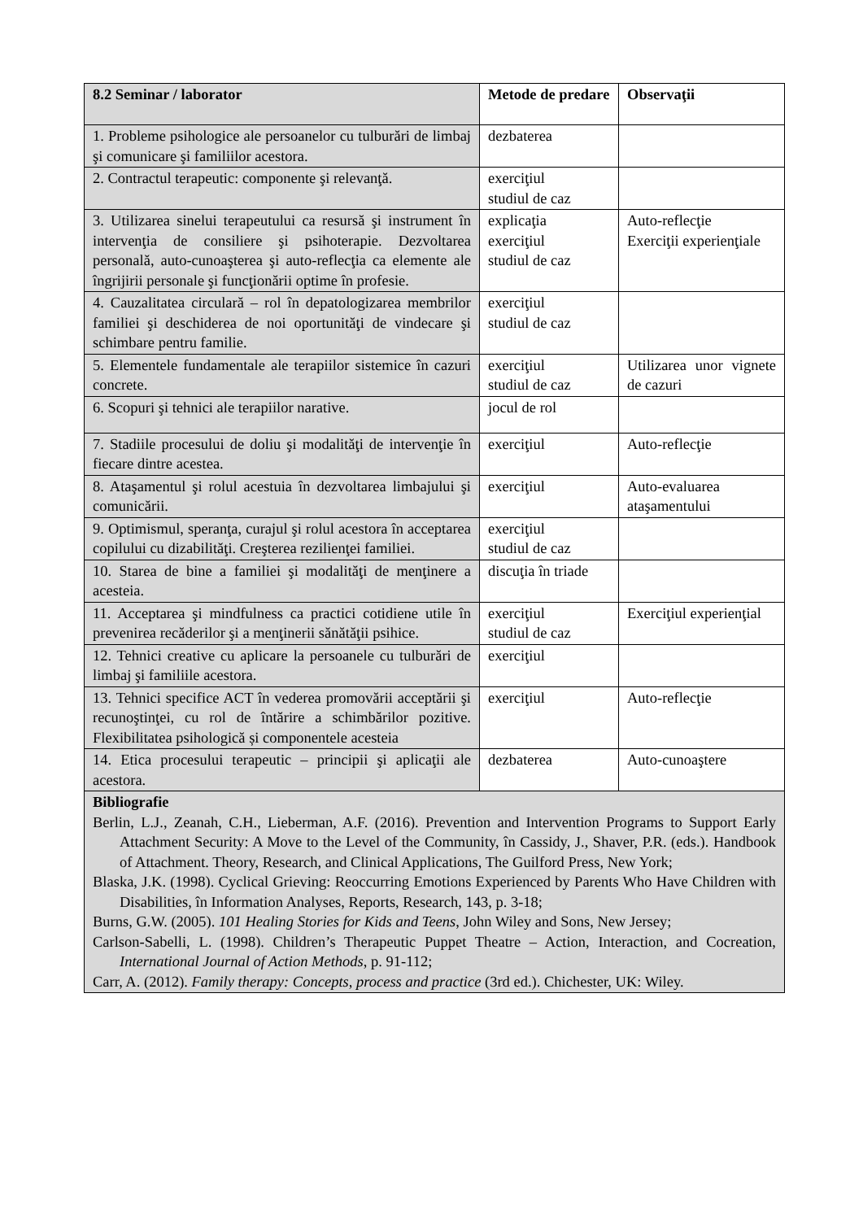| 8.2 Seminar / laborator | Metode de predare | Observaţii |
| --- | --- | --- |
| 1. Probleme psihologice ale persoanelor cu tulburări de limbaj şi comunicare şi familiilor acestora. | dezbaterea | |
| 2. Contractul terapeutic: componente şi relevanţă. | exerciţiul studiul de caz | |
| 3. Utilizarea sinelui terapeutului ca resursă şi instrument în intervenţia de consiliere şi psihoterapie. Dezvoltarea personală, auto-cunoaşterea şi auto-reflecţia ca elemente ale îngrijirii personale şi funcţionării optime în profesie. | explicaţia exerciţiul studiul de caz | Auto-reflecţie Exerciţii experienţiale |
| 4. Cauzalitatea circulară – rol în depatologizarea membrilor familiei şi deschiderea de noi oportunităţi de vindecare şi schimbare pentru familie. | exerciţiul studiul de caz | |
| 5. Elementele fundamentale ale terapiilor sistemice în cazuri concrete. | exerciţiul studiul de caz | Utilizarea unor vignete de cazuri |
| 6. Scopuri şi tehnici ale terapiilor narative. | jocul de rol | |
| 7. Stadiile procesului de doliu şi modalităţi de intervenţie în fiecare dintre acestea. | exerciţiul | Auto-reflecţie |
| 8. Ataşamentul şi rolul acestuia în dezvoltarea limbajului şi comunicării. | exerciţiul | Auto-evaluarea ataşamentului |
| 9. Optimismul, speranţa, curajul şi rolul acestora în acceptarea copilului cu dizabilităţi. Creşterea rezilienţei familiei. | exerciţiul studiul de caz | |
| 10. Starea de bine a familiei şi modalităţi de menţinere a acesteia. | discuţia în triade | |
| 11. Acceptarea şi mindfulness ca practici cotidiene utile în prevenirea recăderilor şi a menţinerii sănătăţii psihice. | exerciţiul studiul de caz | Exerciţiul experienţial |
| 12. Tehnici creative cu aplicare la persoanele cu tulburări de limbaj şi familiile acestora. | exerciţiul | |
| 13. Tehnici specifice ACT în vederea promovării acceptării şi recunoştinţei, cu rol de întărire a schimbărilor pozitive. Flexibilitatea psihologică și componentele acesteia | exerciţiul | Auto-reflecţie |
| 14. Etica procesului terapeutic – principii şi aplicaţii ale acestora. | dezbaterea | Auto-cunoaştere |
| Bibliografie Berlin, L.J., Zeanah, C.H., Lieberman, A.F. (2016). Prevention and Intervention Programs to Support Early Attachment Security: A Move to the Level of the Community, în Cassidy, J., Shaver, P.R. (eds.). Handbook of Attachment. Theory, Research, and Clinical Applications, The Guilford Press, New York; Blaska, J.K. (1998). Cyclical Grieving: Reoccurring Emotions Experienced by Parents Who Have Children with Disabilities, în Information Analyses, Reports, Research, 143, p. 3-18; Burns, G.W. (2005). 101 Healing Stories for Kids and Teens , John Wiley and Sons, New Jersey; Carlson-Sabelli, L. (1998). Children’s Therapeutic Puppet Theatre – Action, Interaction, and Cocreation, International Journal of Action Methods , p. 91-112; Carr, A. (2012). Family therapy: Concepts, process and practice (3rd ed.). Chichester, UK: Wiley. | | |